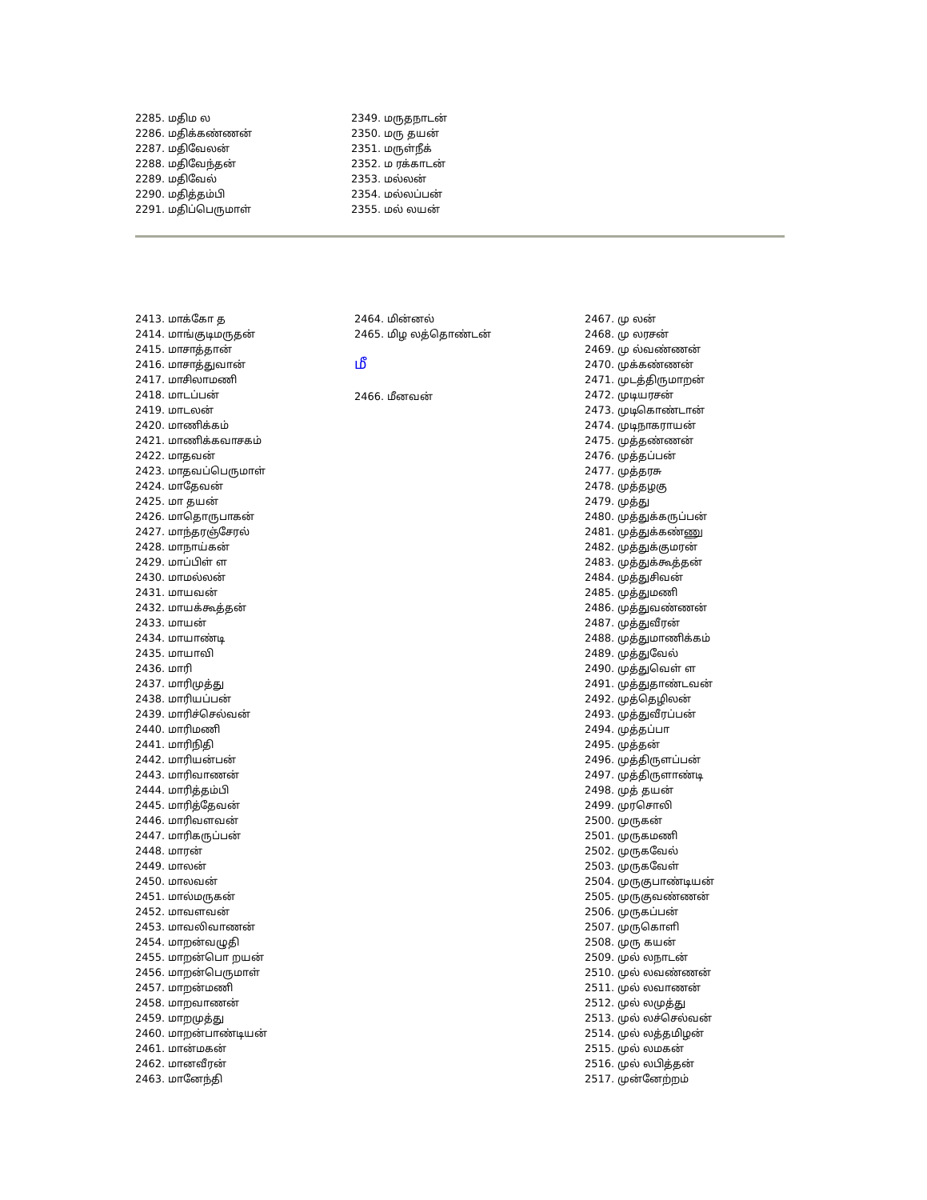2285. மதிம ல
2286. மதிக்கண்ணன்
2287. மதிவேலன்
2288. மதிவேந்தன்
2289. மதிவேல்
2290. மதித்தம்பி
2291. மதிப்பெருமாள்
2349. மருதநாடன்
2350. மரு தயன்
2351. மருள்நீக்
2352. ம ரக்காடன்
2353. மல்லன்
2354. மல்லப்பன்
2355. மல் லயன்
2413. மாக்கோ த
2414. மாங்குடிமருதன்
2415. மாசாத்தான்
2416. மாசாத்துவான்
2417. மாசிலாமணி
2418. மாடப்பன்
2419. மாடலன்
2420. மாணிக்கம்
2421. மாணிக்கவாசகம்
2422. மாதவன்
2423. மாதவப்பெருமாள்
2424. மாதேவன்
2425. மா தயன்
2426. மாதொருபாகன்
2427. மாந்தரஞ்சேரல்
2428. மாநாய்கன்
2429. மாப்பிள் ள
2430. மாமல்லன்
2431. மாயவன்
2432. மாயக்கூத்தன்
2433. மாயன்
2434. மாயாண்டி
2435. மாயாவி
2436. மாரி
2437. மாரிமுத்து
2438. மாரியப்பன்
2439. மாரிச்செல்வன்
2440. மாரிமணி
2441. மாரிநிதி
2442. மாரியன்பன்
2443. மாரிவாணன்
2444. மாரித்தம்பி
2445. மாரித்தேவன்
2446. மாரிவளவன்
2447. மாரிகருப்பன்
2448. மாரன்
2449. மாலன்
2450. மாலவன்
2451. மால்மருகன்
2452. மாவளவன்
2453. மாவலிவாணன்
2454. மாறன்வழுதி
2455. மாறன்பொ றயன்
2456. மாறன்பெருமாள்
2457. மாறன்மணி
2458. மாறவாணன்
2459. மாறமுத்து
2460. மாறன்பாண்டியன்
2461. மான்மகன்
2462. மானவீரன்
2463. மானேந்தி
2464. மின்னல்
2465. மிழ லத்தொண்டன்
மீ
2466. மீனவன்
2467. மு லன்
2468. மு லரசன்
2469. மு ல்வண்ணன்
2470. முக்கண்ணன்
2471. முடத்திருமாறன்
2472. முடியரசன்
2473. முடிகொண்டான்
2474. முடிநாகராயன்
2475. முத்தண்ணன்
2476. முத்தப்பன்
2477. முத்தரசு
2478. முத்தழகு
2479. முத்து
2480. முத்துக்கருப்பன்
2481. முத்துக்கண்ணு
2482. முத்துக்குமரன்
2483. முத்துக்கூத்தன்
2484. முத்துசிவன்
2485. முத்துமணி
2486. முத்துவண்ணன்
2487. முத்துவீரன்
2488. முத்துமாணிக்கம்
2489. முத்துவேல்
2490. முத்துவெள் ள
2491. முத்துதாண்டவன்
2492. முத்தெழிலன்
2493. முத்துவீரப்பன்
2494. முத்தப்பா
2495. முத்தன்
2496. முத்திருளப்பன்
2497. முத்திருளாண்டி
2498. முத் தயன்
2499. முரசொலி
2500. முருகன்
2501. முருகமணி
2502. முருகவேல்
2503. முருகவேள்
2504. முருகுபாண்டியன்
2505. முருகுவண்ணன்
2506. முருகப்பன்
2507. முருகொளி
2508. முரு கயன்
2509. முல் லநாடன்
2510. முல் லவண்ணன்
2511. முல் லவாணன்
2512. முல் லமுத்து
2513. முல் லச்செல்வன்
2514. முல் லத்தமிழன்
2515. முல் லமகன்
2516. முல் லபித்தன்
2517. முன்னேற்றம்